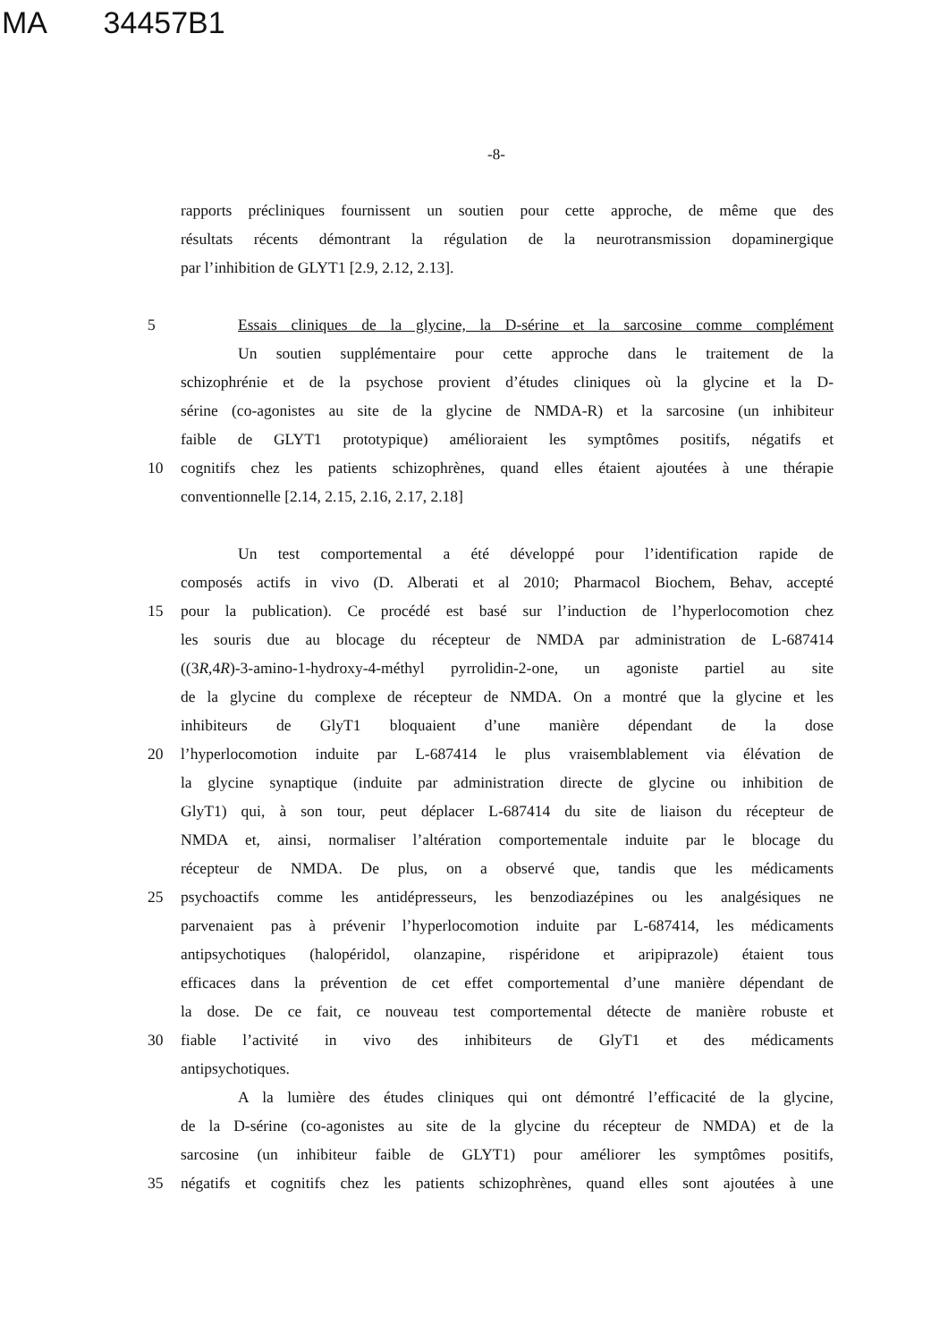MA 34457B1
-8-
rapports précliniques fournissent un soutien pour cette approche, de même que des
résultats récents démontrant la régulation de la neurotransmission dopaminergique
par l’inhibition de GLYT1 [2.9, 2.12, 2.13].
5 Essais cliniques de la glycine, la D-sérine et la sarcosine comme complément
Un soutien supplémentaire pour cette approche dans le traitement de la
schizophrénie et de la psychose provient d’études cliniques où la glycine et la D-
sérine (co-agonistes au site de la glycine de NMDA-R) et la sarcosine (un inhibiteur
faible de GLYT1 prototypique) amélioraient les symptômes positifs, négatifs et
10 cognitifs chez les patients schizophrènes, quand elles étaient ajoutées à une thérapie
conventionnelle [2.14, 2.15, 2.16, 2.17, 2.18]
Un test comportemental a été développé pour l’identification rapide de
composés actifs in vivo (D. Alberati et al 2010; Pharmacol Biochem, Behav, accepté
15 pour la publication). Ce procédé est basé sur l’induction de l’hyperlocomotion chez
les souris due au blocage du récepteur de NMDA par administration de L-687414
((3R,4R)-3-amino-1-hydroxy-4-méthyl pyrrolidin-2-one, un agoniste partiel au site
de la glycine du complexe de récepteur de NMDA. On a montré que la glycine et les
inhibiteurs de GlyT1 bloquaient d’une manière dépendant de la dose
20 l’hyperlocomotion induite par L-687414 le plus vraisemblablement via élévation de
la glycine synaptique (induite par administration directe de glycine ou inhibition de
GlyT1) qui, à son tour, peut déplacer L-687414 du site de liaison du récepteur de
NMDA et, ainsi, normaliser l’altération comportementale induite par le blocage du
récepteur de NMDA. De plus, on a observé que, tandis que les médicaments
25 psychoactifs comme les antidépresseurs, les benzodiazépines ou les analgésiques ne
parvenaient pas à prévenir l’hyperlocomotion induite par L-687414, les médicaments
antipsychotiques (halopéridol, olanzapine, rispéridone et aripiprazole) étaient tous
efficaces dans la prévention de cet effet comportemental d’une manière dépendant de
la dose. De ce fait, ce nouveau test comportemental détecte de manière robuste et
30 fiable l’activité in vivo des inhibiteurs de GlyT1 et des médicaments
antipsychotiques.
A la lumière des études cliniques qui ont démontré l’efficacité de la glycine,
de la D-sérine (co-agonistes au site de la glycine du récepteur de NMDA) et de la
sarcosine (un inhibiteur faible de GLYT1) pour améliorer les symptômes positifs,
35 négatifs et cognitifs chez les patients schizophrènes, quand elles sont ajoutées à une